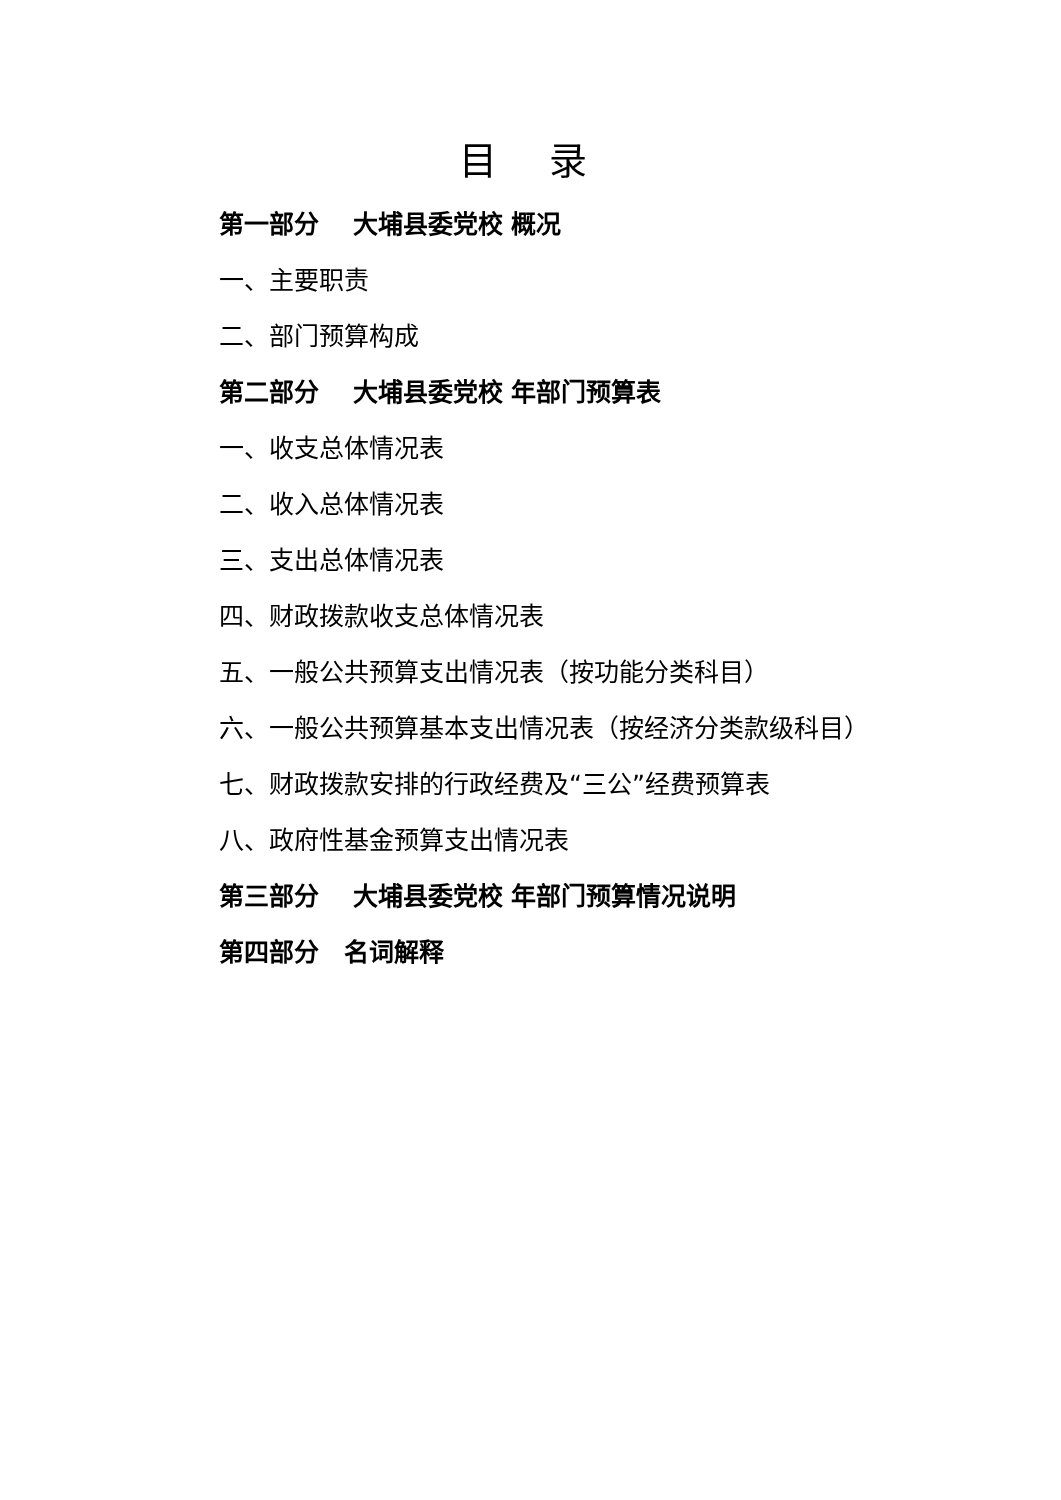目 录
第一部分　 大埔县委党校 概况
一、主要职责
二、部门预算构成
第二部分　 大埔县委党校 年部门预算表
一、收支总体情况表
二、收入总体情况表
三、支出总体情况表
四、财政拨款收支总体情况表
五、一般公共预算支出情况表（按功能分类科目）
六、一般公共预算基本支出情况表（按经济分类款级科目）
七、财政拨款安排的行政经费及“三公”经费预算表
八、政府性基金预算支出情况表
第三部分　 大埔县委党校 年部门预算情况说明
第四部分　名词解释